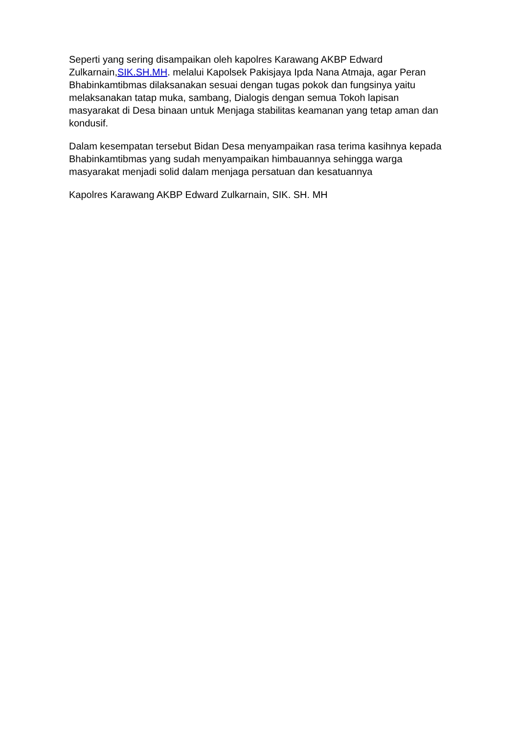Seperti yang sering disampaikan oleh kapolres Karawang AKBP Edward Zulkarnain,SIK.SH.MH. melalui Kapolsek Pakisjaya Ipda Nana Atmaja, agar Peran Bhabinkamtibmas dilaksanakan sesuai dengan tugas pokok dan fungsinya yaitu melaksanakan tatap muka, sambang, Dialogis dengan semua Tokoh lapisan masyarakat di Desa binaan untuk Menjaga stabilitas keamanan yang tetap aman dan kondusif.
Dalam kesempatan tersebut Bidan Desa menyampaikan rasa terima kasihnya kepada Bhabinkamtibmas yang sudah menyampaikan himbauannya sehingga warga masyarakat menjadi solid dalam menjaga persatuan dan kesatuannya
Kapolres Karawang AKBP Edward Zulkarnain, SIK. SH. MH